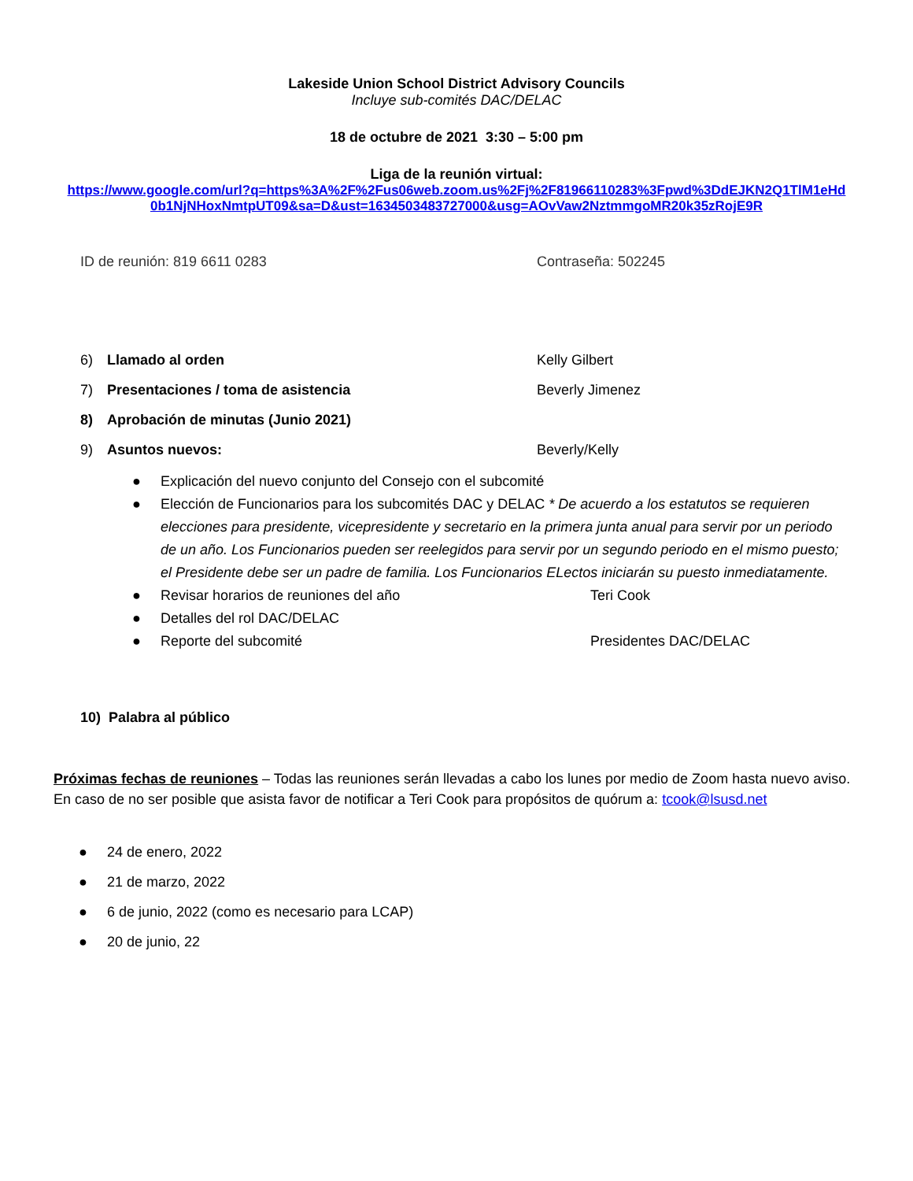Lakeside Union School District Advisory Councils
Incluye sub-comités DAC/DELAC
18 de octubre de 2021 3:30 – 5:00 pm
Liga de la reunión virtual:
https://www.google.com/url?q=https%3A%2F%2Fus06web.zoom.us%2Fj%2F81966110283%3Fpwd%3DdEJKN2Q1TlM1eHd
0b1NjNHoxNmtpUT09&sa=D&ust=1634503483727000&usg=AOvVaw2NztmmgoMR20k35zRojE9R
ID de reunión: 819 6611 0283 Contraseña: 502245
6) Llamado al orden Kelly Gilbert
7) Presentaciones / toma de asistencia Beverly Jimenez
8) Aprobación de minutas (Junio 2021)
9) Asuntos nuevos: Beverly/Kelly
● Explicación del nuevo conjunto del Consejo con el subcomité
● Elección de Funcionarios para los subcomités DAC y DELAC * De acuerdo a los estatutos se requieren elecciones para presidente, vicepresidente y secretario en la primera junta anual para servir por un periodo de un año. Los Funcionarios pueden ser reelegidos para servir por un segundo periodo en el mismo puesto; el Presidente debe ser un padre de familia. Los Funcionarios ELectos iniciarán su puesto inmediatamente.
● Revisar horarios de reuniones del año Teri Cook
● Detalles del rol DAC/DELAC
● Reporte del subcomité Presidentes DAC/DELAC
10) Palabra al público
Próximas fechas de reuniones – Todas las reuniones serán llevadas a cabo los lunes por medio de Zoom hasta nuevo aviso. En caso de no ser posible que asista favor de notificar a Teri Cook para propósitos de quórum a: tcook@lsusd.net
● 24 de enero, 2022
● 21 de marzo, 2022
● 6 de junio, 2022 (como es necesario para LCAP)
● 20 de junio, 22